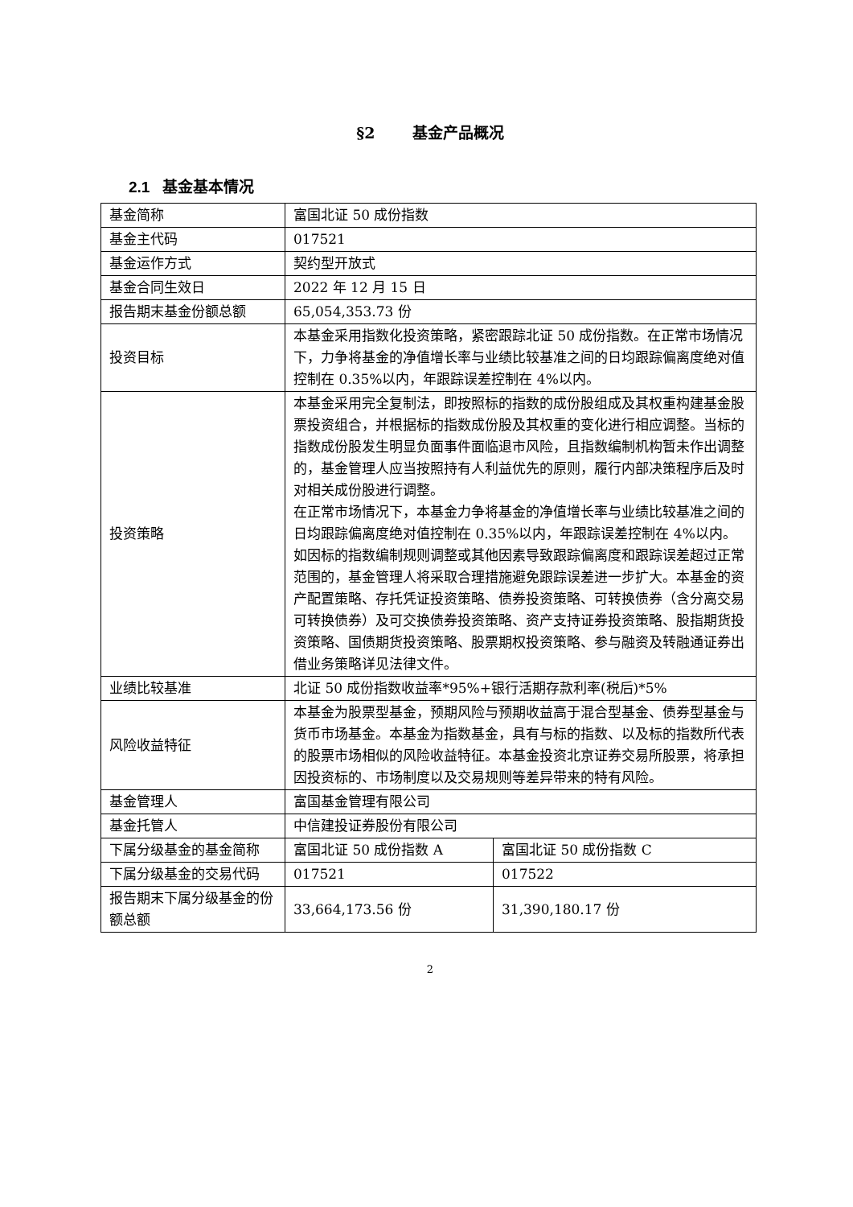§2 基金产品概况
2.1 基金基本情况
| 基金简称 | 富国北证 50 成份指数 | |
| 基金主代码 | 017521 | |
| 基金运作方式 | 契约型开放式 | |
| 基金合同生效日 | 2022 年 12 月 15 日 | |
| 报告期末基金份额总额 | 65,054,353.73 份 | |
| 投资目标 | 本基金采用指数化投资策略，紧密跟踪北证 50 成份指数。在正常市场情况下，力争将基金的净值增长率与业绩比较基准之间的日均跟踪偏离度绝对值控制在 0.35%以内，年跟踪误差控制在 4%以内。 | |
| 投资策略 | 本基金采用完全复制法，即按照标的指数的成份股组成及其权重构建基金股票投资组合，并根据标的指数成份股及其权重的变化进行相应调整。当标的指数成份股发生明显负面事件面临退市风险，且指数编制机构暂未作出调整的，基金管理人应当按照持有人利益优先的原则，履行内部决策程序后及时对相关成份股进行调整。 在正常市场情况下，本基金力争将基金的净值增长率与业绩比较基准之间的日均跟踪偏离度绝对值控制在 0.35%以内，年跟踪误差控制在 4%以内。如因标的指数编制规则调整或其他因素导致跟踪偏离度和跟踪误差超过正常范围的，基金管理人将采取合理措施避免跟踪误差进一步扩大。本基金的资产配置策略、存托凭证投资策略、债券投资策略、可转换债券（含分离交易可转换债券）及可交换债券投资策略、资产支持证券投资策略、股指期货投资策略、国债期货投资策略、股票期权投资策略、参与融资及转融通证券出借业务策略详见法律文件。 | |
| 业绩比较基准 | 北证 50 成份指数收益率*95%+银行活期存款利率(税后)*5% | |
| 风险收益特征 | 本基金为股票型基金，预期风险与预期收益高于混合型基金、债券型基金与货币市场基金。本基金为指数基金，具有与标的指数、以及标的指数所代表的股票市场相似的风险收益特征。本基金投资北京证券交易所股票，将承担因投资标的、市场制度以及交易规则等差异带来的特有风险。 | |
| 基金管理人 | 富国基金管理有限公司 | |
| 基金托管人 | 中信建投证券股份有限公司 | |
| 下属分级基金的基金简称 | 富国北证 50 成份指数 A | 富国北证 50 成份指数 C |
| 下属分级基金的交易代码 | 017521 | 017522 |
| 报告期末下属分级基金的份额总额 | 33,664,173.56 份 | 31,390,180.17 份 |
2